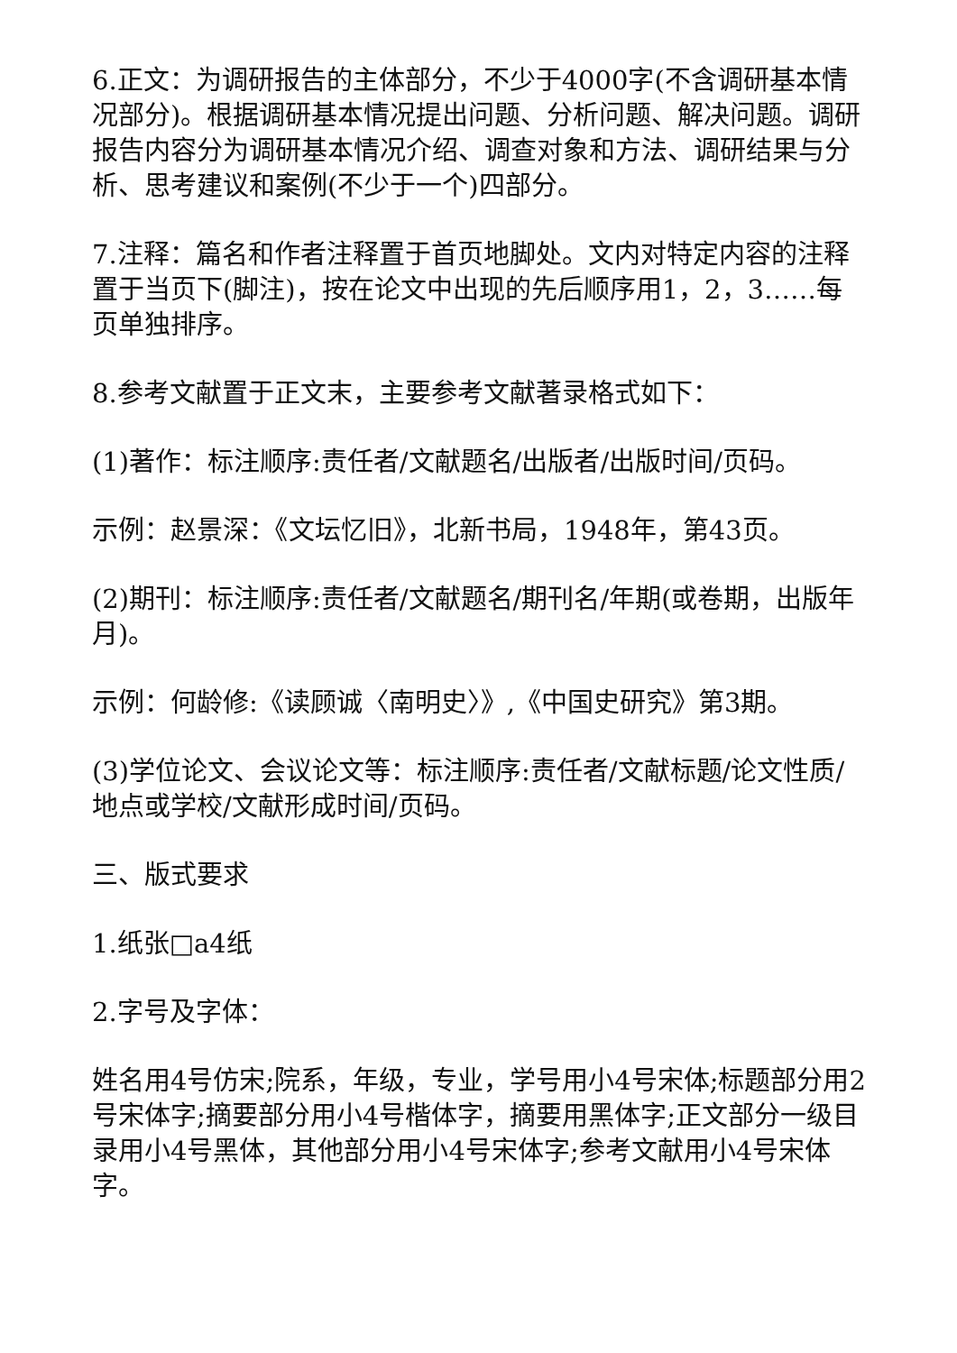6.正文：为调研报告的主体部分，不少于4000字(不含调研基本情况部分)。根据调研基本情况提出问题、分析问题、解决问题。调研报告内容分为调研基本情况介绍、调查对象和方法、调研结果与分析、思考建议和案例(不少于一个)四部分。
7.注释：篇名和作者注释置于首页地脚处。文内对特定内容的注释置于当页下(脚注)，按在论文中出现的先后顺序用1，2，3……每页单独排序。
8.参考文献置于正文末，主要参考文献著录格式如下：
(1)著作：标注顺序:责任者/文献题名/出版者/出版时间/页码。
示例：赵景深：《文坛忆旧》，北新书局，1948年，第43页。
(2)期刊：标注顺序:责任者/文献题名/期刊名/年期(或卷期，出版年月)。
示例：何龄修:《读顾诚〈南明史〉》,《中国史研究》第3期。
(3)学位论文、会议论文等：标注顺序:责任者/文献标题/论文性质/地点或学校/文献形成时间/页码。
三、版式要求
1.纸张□a4纸
2.字号及字体：
姓名用4号仿宋;院系，年级，专业，学号用小4号宋体;标题部分用2号宋体字;摘要部分用小4号楷体字，摘要用黑体字;正文部分一级目录用小4号黑体，其他部分用小4号宋体字;参考文献用小4号宋体字。